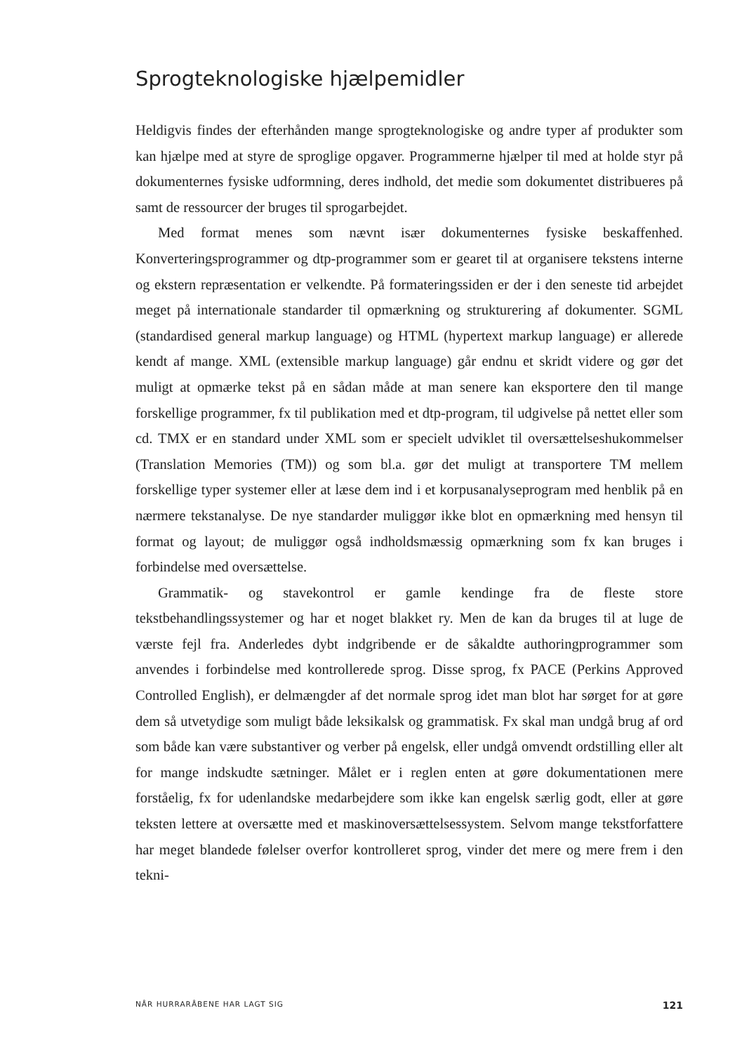Sprogteknologiske hjælpemidler
Heldigvis findes der efterhånden mange sprogteknologiske og andre typer af produkter som kan hjælpe med at styre de sproglige opgaver. Programmerne hjælper til med at holde styr på dokumenternes fysiske udformning, deres indhold, det medie som dokumentet distribueres på samt de ressourcer der bruges til sprogarbejdet.
Med format menes som nævnt især dokumenternes fysiske beskaffenhed. Konverteringsprogrammer og dtp-programmer som er gearet til at organisere tekstens interne og ekstern repræsentation er velkendte. På formateringssiden er der i den seneste tid arbejdet meget på internationale standarder til opmærkning og strukturering af dokumenter. SGML (standardised general markup language) og HTML (hypertext markup language) er allerede kendt af mange. XML (extensible markup language) går endnu et skridt videre og gør det muligt at opmærke tekst på en sådan måde at man senere kan eksportere den til mange forskellige programmer, fx til publikation med et dtp-program, til udgivelse på nettet eller som cd. TMX er en standard under XML som er specielt udviklet til oversættelseshukommelser (Translation Memories (TM)) og som bl.a. gør det muligt at transportere TM mellem forskellige typer systemer eller at læse dem ind i et korpusanalyseprogram med henblik på en nærmere tekstanalyse. De nye standarder muliggør ikke blot en opmærkning med hensyn til format og layout; de muliggør også indholdsmæssig opmærkning som fx kan bruges i forbindelse med oversættelse.
Grammatik- og stavekontrol er gamle kendinge fra de fleste store tekstbehandlingssystemer og har et noget blakket ry. Men de kan da bruges til at luge de værste fejl fra. Anderledes dybt indgribende er de såkaldte authoringprogrammer som anvendes i forbindelse med kontrollerede sprog. Disse sprog, fx PACE (Perkins Approved Controlled English), er delmængder af det normale sprog idet man blot har sørget for at gøre dem så utvetydige som muligt både leksikalsk og grammatisk. Fx skal man undgå brug af ord som både kan være substantiver og verber på engelsk, eller undgå omvendt ordstilling eller alt for mange indskudte sætninger. Målet er i reglen enten at gøre dokumentationen mere forståelig, fx for udenlandske medarbejdere som ikke kan engelsk særlig godt, eller at gøre teksten lettere at oversætte med et maskinoversættelsessystem. Selvom mange tekstforfattere har meget blandede følelser overfor kontrolleret sprog, vinder det mere og mere frem i den tekni-
NÅR HURRARÅBENE HAR LAGT SIG 121